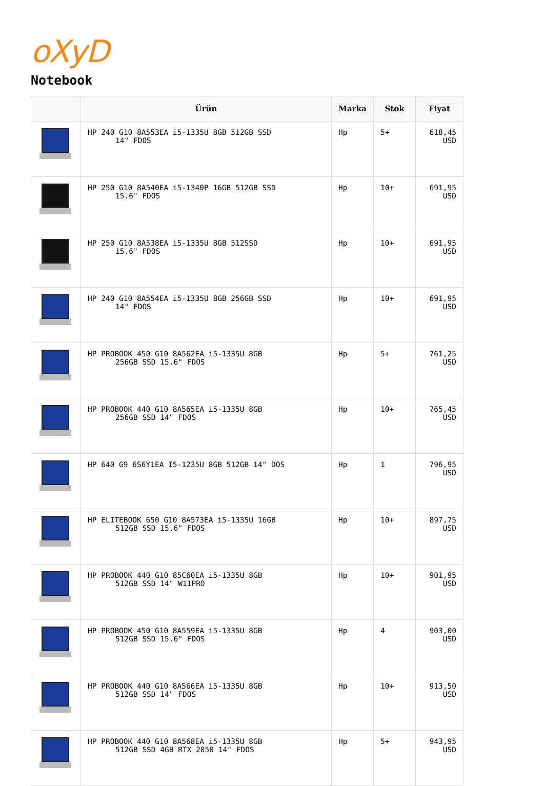oXyD
Notebook
| | Ürün | Marka | Stok | Fiyat |
| --- | --- | --- | --- | --- |
| | HP 240 G10 8A553EA i5-1335U 8GB 512GB SSD 14" FDOS | Hp | 5+ | 618,45 USD |
| | HP 250 G10 8A540EA i5-1340P 16GB 512GB SSD 15.6" FDOS | Hp | 10+ | 691,95 USD |
| | HP 250 G10 8A538EA i5-1335U 8GB 512SSD 15.6" FDOS | Hp | 10+ | 691,95 USD |
| | HP 240 G10 8A554EA i5-1335U 8GB 256GB SSD 14" FDOS | Hp | 10+ | 691,95 USD |
| | HP PROBOOK 450 G10 8A562EA i5-1335U 8GB 256GB SSD 15.6" FDOS | Hp | 5+ | 761,25 USD |
| | HP PROBOOK 440 G10 8A565EA i5-1335U 8GB 256GB SSD 14" FDOS | Hp | 10+ | 765,45 USD |
| | HP 640 G9 6S6Y1EA I5-1235U 8GB 512GB 14" DOS | Hp | 1 | 796,95 USD |
| | HP ELITEBOOK 650 G10 8A573EA i5-1335U 16GB 512GB SSD 15.6" FDOS | Hp | 10+ | 897,75 USD |
| | HP PROBOOK 440 G10 85C60EA i5-1335U 8GB 512GB SSD 14" W11PRO | Hp | 10+ | 901,95 USD |
| | HP PROBOOK 450 G10 8A559EA i5-1335U 8GB 512GB SSD 15.6" FDOS | Hp | 4 | 903,00 USD |
| | HP PROBOOK 440 G10 8A566EA i5-1335U 8GB 512GB SSD 14" FDOS | Hp | 10+ | 913,50 USD |
| | HP PROBOOK 440 G10 8A568EA i5-1335U 8GB 512GB SSD 4GB RTX 2050 14" FDOS | Hp | 5+ | 943,95 USD |